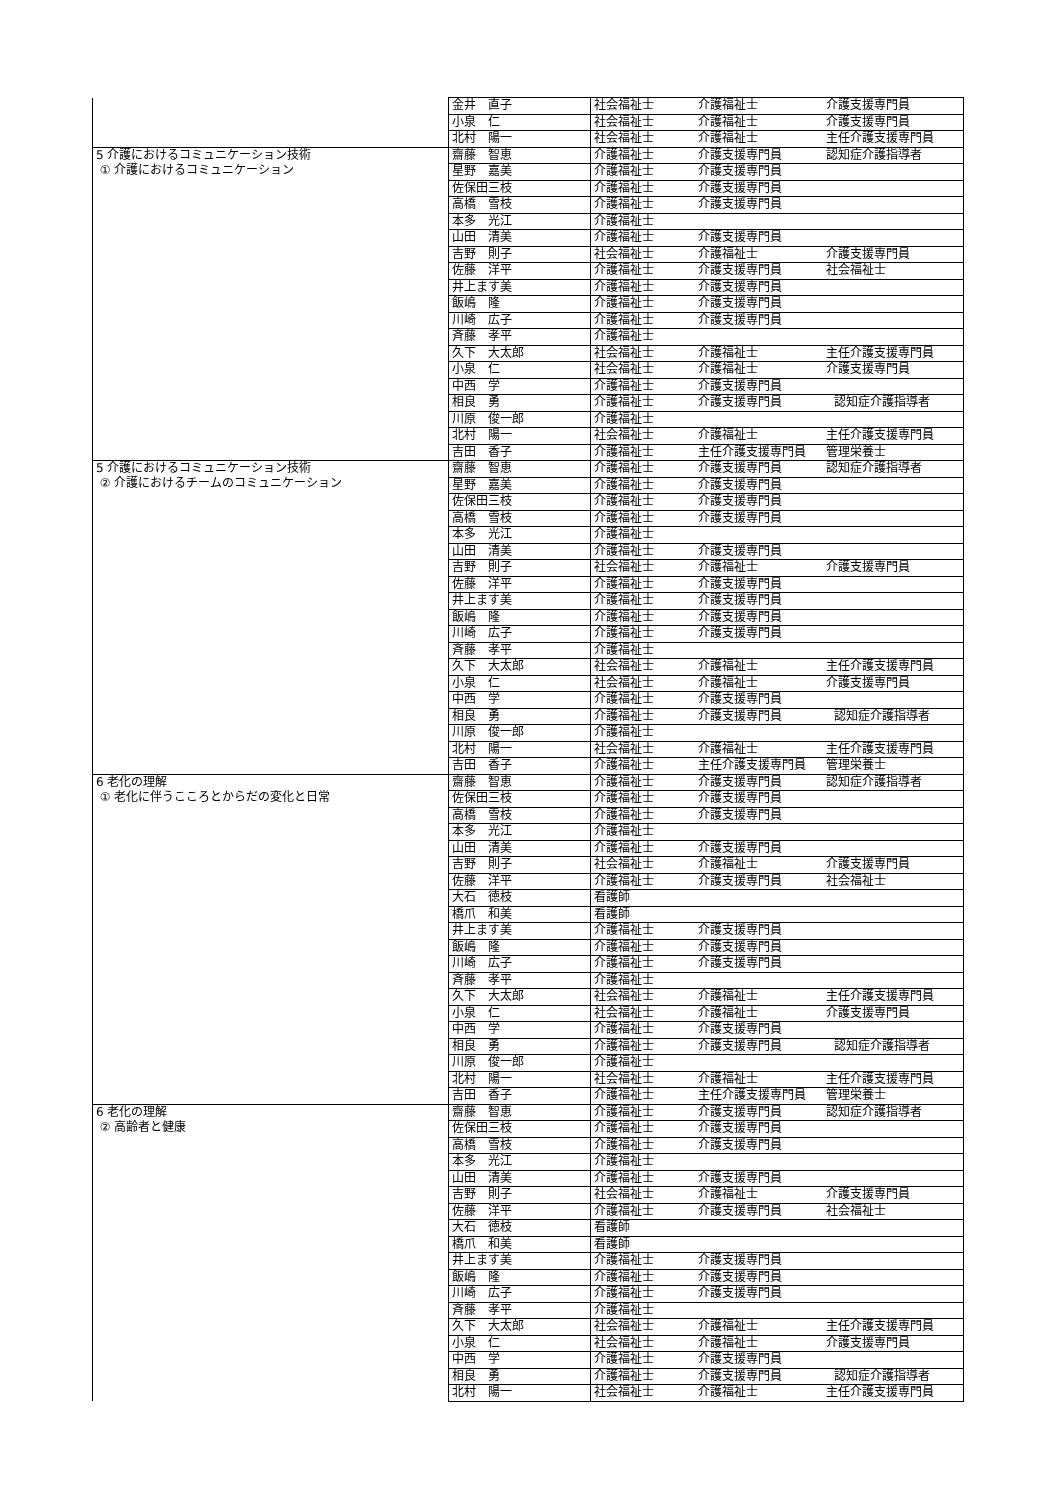| | 金井 直子 | 社会福祉士 | 介護福祉士 | 介護支援専門員 |
| | 小泉 仁 | 社会福祉士 | 介護福祉士 | 介護支援専門員 |
| | 北村 陽一 | 社会福祉士 | 介護福祉士 | 主任介護支援専門員 |
| 5 介護におけるコミュニケーション技術 ① 介護におけるコミュニケーション | 齋藤 智恵 | 介護福祉士 | 介護支援専門員 | 認知症介護指導者 |
| | 星野 嘉美 | 介護福祉士 | 介護支援専門員 | |
| | 佐保田三枝 | 介護福祉士 | 介護支援専門員 | |
| | 高橋 雪枝 | 介護福祉士 | 介護支援専門員 | |
| | 本多 光江 | 介護福祉士 | | |
| | 山田 清美 | 介護福祉士 | 介護支援専門員 | |
| | 吉野 則子 | 社会福祉士 | 介護福祉士 | 介護支援専門員 |
| | 佐藤 洋平 | 介護福祉士 | 介護支援専門員 | 社会福祉士 |
| | 井上ます美 | 介護福祉士 | 介護支援専門員 | |
| | 飯嶋 隆 | 介護福祉士 | 介護支援専門員 | |
| | 川崎 広子 | 介護福祉士 | 介護支援専門員 | |
| | 斉藤 孝平 | 介護福祉士 | | |
| | 久下 大太郎 | 社会福祉士 | 介護福祉士 | 主任介護支援専門員 |
| | 小泉 仁 | 社会福祉士 | 介護福祉士 | 介護支援専門員 |
| | 中西 学 | 介護福祉士 | 介護支援専門員 | |
| | 相良 勇 | 介護福祉士 | 介護支援専門員 | 認知症介護指導者 |
| | 川原 俊一郎 | 介護福祉士 | | |
| | 北村 陽一 | 社会福祉士 | 介護福祉士 | 主任介護支援専門員 |
| | 吉田 香子 | 介護福祉士 | 主任介護支援専門員 | 管理栄養士 |
| 5 介護におけるコミュニケーション技術 ② 介護におけるチームのコミュニケーション | 齋藤 智恵 | 介護福祉士 | 介護支援専門員 | 認知症介護指導者 |
| | 星野 嘉美 | 介護福祉士 | 介護支援専門員 | |
| | 佐保田三枝 | 介護福祉士 | 介護支援専門員 | |
| | 高橋 雪枝 | 介護福祉士 | 介護支援専門員 | |
| | 本多 光江 | 介護福祉士 | | |
| | 山田 清美 | 介護福祉士 | 介護支援専門員 | |
| | 吉野 則子 | 社会福祉士 | 介護福祉士 | 介護支援専門員 |
| | 佐藤 洋平 | 介護福祉士 | 介護支援専門員 | |
| | 井上ます美 | 介護福祉士 | 介護支援専門員 | |
| | 飯嶋 隆 | 介護福祉士 | 介護支援専門員 | |
| | 川崎 広子 | 介護福祉士 | 介護支援専門員 | |
| | 斉藤 孝平 | 介護福祉士 | | |
| | 久下 大太郎 | 社会福祉士 | 介護福祉士 | 主任介護支援専門員 |
| | 小泉 仁 | 社会福祉士 | 介護福祉士 | 介護支援専門員 |
| | 中西 学 | 介護福祉士 | 介護支援専門員 | |
| | 相良 勇 | 介護福祉士 | 介護支援専門員 | 認知症介護指導者 |
| | 川原 俊一郎 | 介護福祉士 | | |
| | 北村 陽一 | 社会福祉士 | 介護福祉士 | 主任介護支援専門員 |
| | 吉田 香子 | 介護福祉士 | 主任介護支援専門員 | 管理栄養士 |
| 6 老化の理解 ① 老化に伴うこころとからだの変化と日常 | 齋藤 智恵 | 介護福祉士 | 介護支援専門員 | 認知症介護指導者 |
| | 佐保田三枝 | 介護福祉士 | 介護支援専門員 | |
| | 高橋 雪枝 | 介護福祉士 | 介護支援専門員 | |
| | 本多 光江 | 介護福祉士 | | |
| | 山田 清美 | 介護福祉士 | 介護支援専門員 | |
| | 吉野 則子 | 社会福祉士 | 介護福祉士 | 介護支援専門員 |
| | 佐藤 洋平 | 介護福祉士 | 介護支援専門員 | 社会福祉士 |
| | 大石 徳枝 | 看護師 | | |
| | 橋爪 和美 | 看護師 | | |
| | 井上ます美 | 介護福祉士 | 介護支援専門員 | |
| | 飯嶋 隆 | 介護福祉士 | 介護支援専門員 | |
| | 川崎 広子 | 介護福祉士 | 介護支援専門員 | |
| | 斉藤 孝平 | 介護福祉士 | | |
| | 久下 大太郎 | 社会福祉士 | 介護福祉士 | 主任介護支援専門員 |
| | 小泉 仁 | 社会福祉士 | 介護福祉士 | 介護支援専門員 |
| | 中西 学 | 介護福祉士 | 介護支援専門員 | |
| | 相良 勇 | 介護福祉士 | 介護支援専門員 | 認知症介護指導者 |
| | 川原 俊一郎 | 介護福祉士 | | |
| | 北村 陽一 | 社会福祉士 | 介護福祉士 | 主任介護支援専門員 |
| | 吉田 香子 | 介護福祉士 | 主任介護支援専門員 | 管理栄養士 |
| 6 老化の理解 ② 高齢者と健康 | 齋藤 智恵 | 介護福祉士 | 介護支援専門員 | 認知症介護指導者 |
| | 佐保田三枝 | 介護福祉士 | 介護支援専門員 | |
| | 高橋 雪枝 | 介護福祉士 | 介護支援専門員 | |
| | 本多 光江 | 介護福祉士 | | |
| | 山田 清美 | 介護福祉士 | 介護支援専門員 | |
| | 吉野 則子 | 社会福祉士 | 介護福祉士 | 介護支援専門員 |
| | 佐藤 洋平 | 介護福祉士 | 介護支援専門員 | 社会福祉士 |
| | 大石 徳枝 | 看護師 | | |
| | 橋爪 和美 | 看護師 | | |
| | 井上ます美 | 介護福祉士 | 介護支援専門員 | |
| | 飯嶋 隆 | 介護福祉士 | 介護支援専門員 | |
| | 川崎 広子 | 介護福祉士 | 介護支援専門員 | |
| | 斉藤 孝平 | 介護福祉士 | | |
| | 久下 大太郎 | 社会福祉士 | 介護福祉士 | 主任介護支援専門員 |
| | 小泉 仁 | 社会福祉士 | 介護福祉士 | 介護支援専門員 |
| | 中西 学 | 介護福祉士 | 介護支援専門員 | |
| | 相良 勇 | 介護福祉士 | 介護支援専門員 | 認知症介護指導者 |
| | 北村 陽一 | 社会福祉士 | 介護福祉士 | 主任介護支援専門員 |